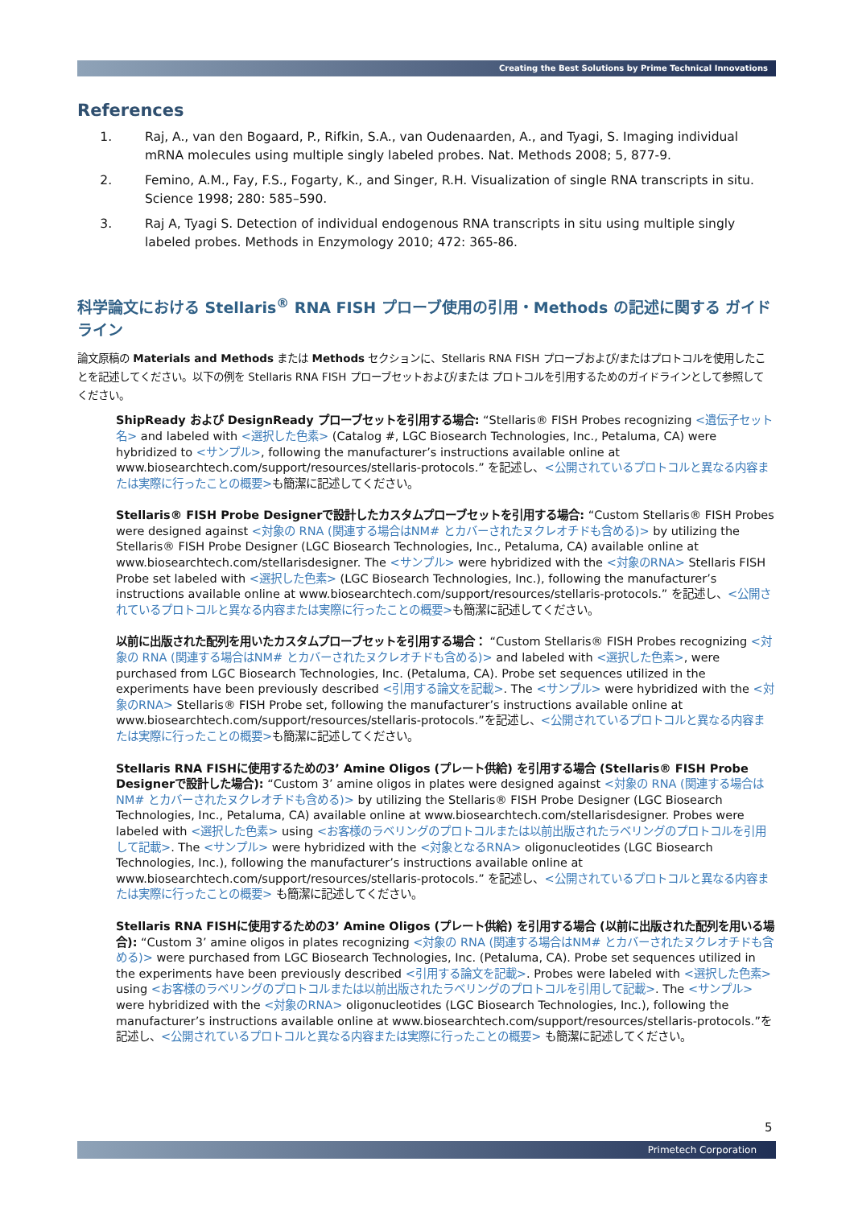Creating the Best Solutions by Prime Technical Innovations
References
1. Raj, A., van den Bogaard, P., Rifkin, S.A., van Oudenaarden, A., and Tyagi, S. Imaging individual mRNA molecules using multiple singly labeled probes. Nat. Methods 2008; 5, 877-9.
2. Femino, A.M., Fay, F.S., Fogarty, K., and Singer, R.H. Visualization of single RNA transcripts in situ. Science 1998; 280: 585–590.
3. Raj A, Tyagi S. Detection of individual endogenous RNA transcripts in situ using multiple singly labeled probes. Methods in Enzymology 2010; 472: 365-86.
科学論文における Stellaris<sup>®</sup> RNA FISH プローブ使用の引用・Methods の記述に関する ガイドライン
論文原稿の Materials and Methods または Methods セクションに、Stellaris RNA FISH プローブおよび/またはプロトコルを使用したことを記述してください。以下の例を Stellaris RNA FISH プローブセットおよび/または プロトコルを引用するためのガイドラインとして参照してください。
ShipReady および DesignReady プローブセットを引用する場合: “Stellaris® FISH Probes recognizing <遺伝子セット名> and labeled with <選択した色素> (Catalog #, LGC Biosearch Technologies, Inc., Petaluma, CA) were hybridized to <サンプル>, following the manufacturer’s instructions available online at www.biosearchtech.com/support/resources/stellaris-protocols.” を記述し、<公開されているプロトコルと異なる内容または実際に行ったことの概要>も簡潔に記述してください。
Stellaris® FISH Probe Designerで設計したカスタムプローブセットを引用する場合: “Custom Stellaris® FISH Probes were designed against <対象の RNA (関連する場合はNM# とカバーされたヌクレオチドも含める)> by utilizing the Stellaris® FISH Probe Designer (LGC Biosearch Technologies, Inc., Petaluma, CA) available online at www.biosearchtech.com/stellarisdesigner. The <サンプル> were hybridized with the <対象のRNA> Stellaris FISH Probe set labeled with <選択した色素> (LGC Biosearch Technologies, Inc.), following the manufacturer’s instructions available online at www.biosearchtech.com/support/resources/stellaris-protocols.” を記述し、<公開されているプロトコルと異なる内容または実際に行ったことの概要>も簡潔に記述してください。
以前に出版された配列を用いたカスタムプローブセットを引用する場合： “Custom Stellaris® FISH Probes recognizing <対象の RNA (関連する場合はNM# とカバーされたヌクレオチドも含める)> and labeled with <選択した色素>, were purchased from LGC Biosearch Technologies, Inc. (Petaluma, CA). Probe set sequences utilized in the experiments have been previously described <引用する論文を記載>. The <サンプル> were hybridized with the <対象のRNA> Stellaris® FISH Probe set, following the manufacturer’s instructions available online at www.biosearchtech.com/support/resources/stellaris-protocols.”を記述し、<公開されているプロトコルと異なる内容または実際に行ったことの概要>も簡潔に記述してください。
Stellaris RNA FISHに使用するための3’ Amine Oligos (プレート供給) を引用する場合 (Stellaris® FISH Probe Designerで設計した場合): “Custom 3’ amine oligos in plates were designed against <対象の RNA (関連する場合はNM# とカバーされたヌクレオチドも含める)> by utilizing the Stellaris® FISH Probe Designer (LGC Biosearch Technologies, Inc., Petaluma, CA) available online at www.biosearchtech.com/stellarisdesigner. Probes were labeled with <選択した色素> using <お客様のラベリングのプロトコルまたは以前出版されたラベリングのプロトコルを引用して記載>. The <サンプル> were hybridized with the <対象となるRNA> oligonucleotides (LGC Biosearch Technologies, Inc.), following the manufacturer’s instructions available online at www.biosearchtech.com/support/resources/stellaris-protocols.” を記述し、<公開されているプロトコルと異なる内容または実際に行ったことの概要> も簡潔に記述してください。
Stellaris RNA FISHに使用するための3’ Amine Oligos (プレート供給) を引用する場合 (以前に出版された配列を用いる場合): “Custom 3’ amine oligos in plates recognizing <対象の RNA (関連する場合はNM# とカバーされたヌクレオチドも含める)> were purchased from LGC Biosearch Technologies, Inc. (Petaluma, CA). Probe set sequences utilized in the experiments have been previously described <引用する論文を記載>. Probes were labeled with <選択した色素> using <お客様のラベリングのプロトコルまたは以前出版されたラベリングのプロトコルを引用して記載>. The <サンプル> were hybridized with the <対象のRNA> oligonucleotides (LGC Biosearch Technologies, Inc.), following the manufacturer’s instructions available online at www.biosearchtech.com/support/resources/stellaris-protocols.”を記述し、<公開されているプロトコルと異なる内容または実際に行ったことの概要> も簡潔に記述してください。
5
Primetech Corporation